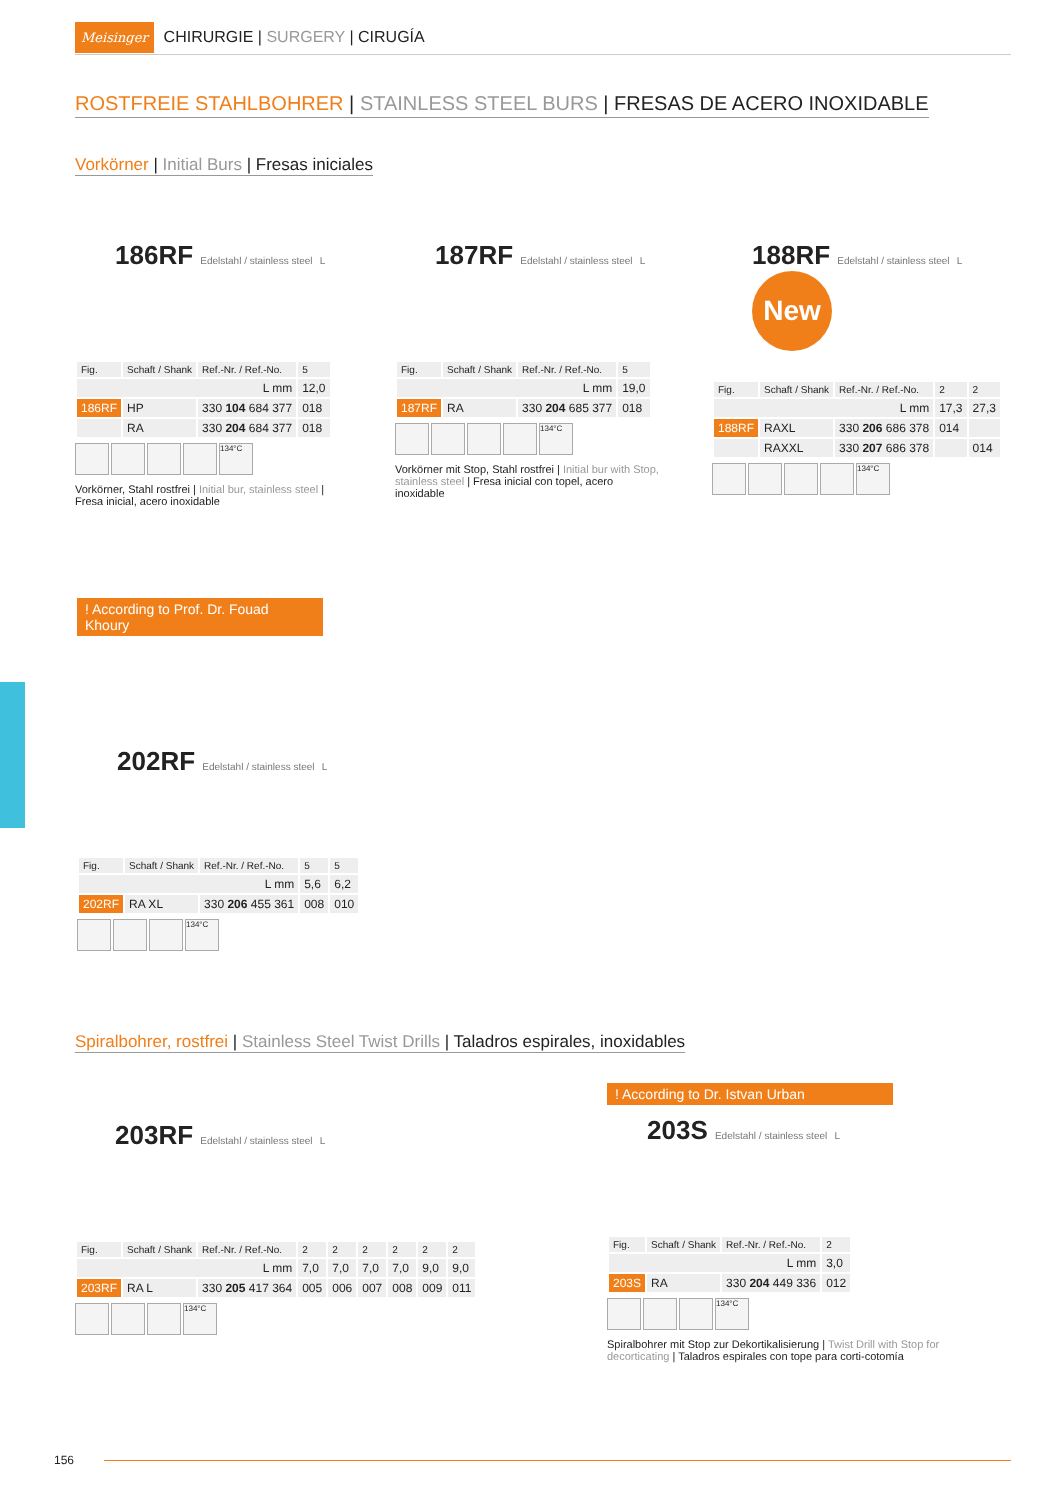Meisinger CHIRURGIE | SURGERY | CIRUGÍA
ROSTFREIE STAHLBOHRER | STAINLESS STEEL BURS | FRESAS DE ACERO INOXIDABLE
Vorkörner | Initial Burs | Fresas iniciales
186RF Edelstahl / stainless steel L
| Fig. | Schaft / Shank | Ref.-Nr. / Ref.-No. | 5 |
| --- | --- | --- | --- |
| L mm | | | 12,0 |
| 186RF | HP | 330 104 684 377 | 018 |
| | RA | 330 204 684 377 | 018 |
134°C
Vorkörner, Stahl rostfrei | Initial bur, stainless steel | Fresa inicial, acero inoxidable
187RF Edelstahl / stainless steel L
| Fig. | Schaft / Shank | Ref.-Nr. / Ref.-No. | 5 |
| --- | --- | --- | --- |
| L mm | | | 19,0 |
| 187RF | RA | 330 204 685 377 | 018 |
134°C
Vorkörner mit Stop, Stahl rostfrei | Initial bur with Stop, stainless steel | Fresa inicial con topel, acero inoxidable
188RF Edelstahl / stainless steel L
New
| Fig. | Schaft / Shank | Ref.-Nr. / Ref.-No. | 2 | 2 |
| --- | --- | --- | --- | --- |
| L mm | | | 17,3 | 27,3 |
| 188RF | RAXL | 330 206 686 378 | 014 | |
| | RAXXL | 330 207 686 378 | | 014 |
134°C
! According to Prof. Dr. Fouad Khoury
202RF Edelstahl / stainless steel L
| Fig. | Schaft / Shank | Ref.-Nr. / Ref.-No. | 5 | 5 |
| --- | --- | --- | --- | --- |
| L mm | | | 5,6 | 6,2 |
| 202RF | RA XL | 330 206 455 361 | 008 | 010 |
134°C
Spiralbohrer, rostfrei | Stainless Steel Twist Drills | Taladros espirales, inoxidables
203RF Edelstahl / stainless steel L
| Fig. | Schaft / Shank | Ref.-Nr. / Ref.-No. | 2 | 2 | 2 | 2 | 2 | 2 |
| --- | --- | --- | --- | --- | --- | --- | --- | --- |
| L mm | | | 7,0 | 7,0 | 7,0 | 7,0 | 9,0 | 9,0 |
| 203RF | RA L | 330 205 417 364 | 005 | 006 | 007 | 008 | 009 | 011 |
134°C
! According to Dr. Istvan Urban
203S Edelstahl / stainless steel L
| Fig. | Schaft / Shank | Ref.-Nr. / Ref.-No. | 2 |
| --- | --- | --- | --- |
| L mm | | | 3,0 |
| 203S | RA | 330 204 449 336 | 012 |
134°C
Spiralbohrer mit Stop zur Dekortikalisierung | Twist Drill with Stop for decorticating | Taladros espirales con tope para corti-cotomía
156